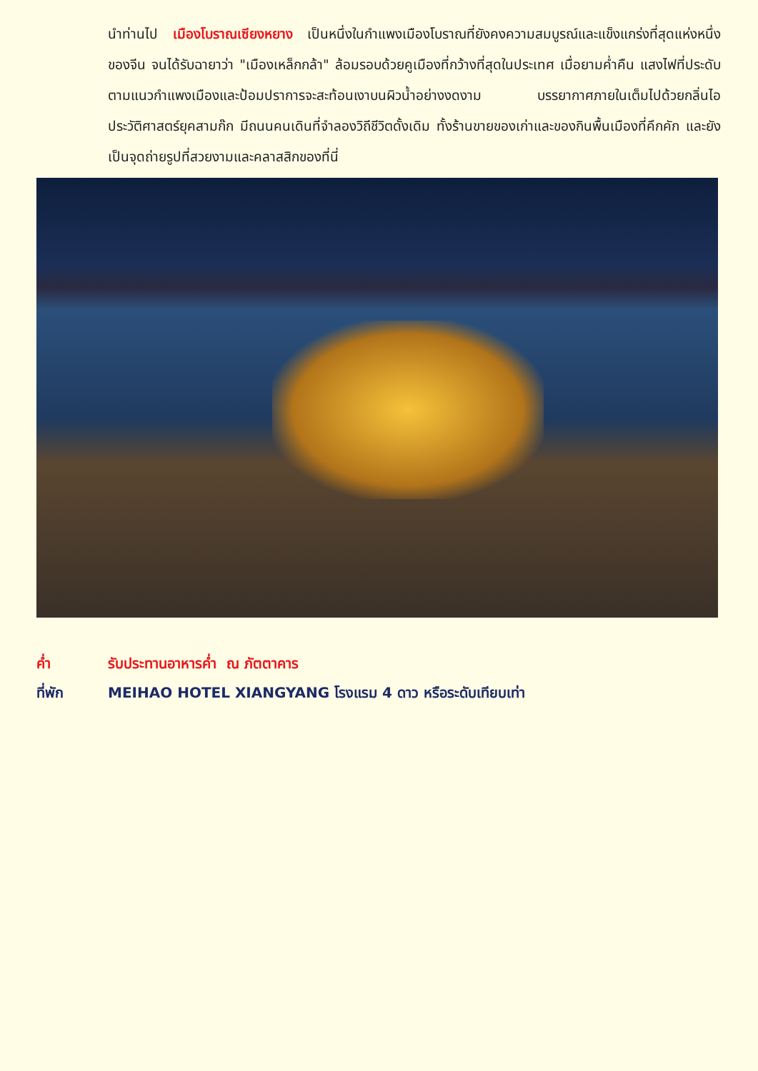นำท่านไป เมืองโบราณเซียงหยาง เป็นหนึ่งในกำแพงเมืองโบราณที่ยังคงความสมบูรณ์และแข็งแกร่งที่สุดแห่งหนึ่งของจีน จนได้รับฉายาว่า "เมืองเหล็กกล้า" ล้อมรอบด้วยคูเมืองที่กว้างที่สุดในประเทศ เมื่อยามค่ำคืน แสงไฟที่ประดับตามแนวกำแพงเมืองและป้อมปราการจะสะท้อนเงาบนผิวน้ำอย่างงดงาม บรรยากาศภายในเต็มไปด้วยกลิ่นไอประวัติศาสตร์ยุคสามก๊ก มีถนนคนเดินที่จำลองวิถีชีวิตดั้งเดิม ทั้งร้านขายของเก่าและของกินพื้นเมืองที่คึกคัก และยังเป็นจุดถ่ายรูปที่สวยงามและคลาสสิกของที่นี่
ค่ำ รับประทานอาหารค่ำ ณ ภัตตาคาร
ที่พัก MEIHAO HOTEL XIANGYANG โรงแรม 4 ดาว หรือระดับเทียบเท่า